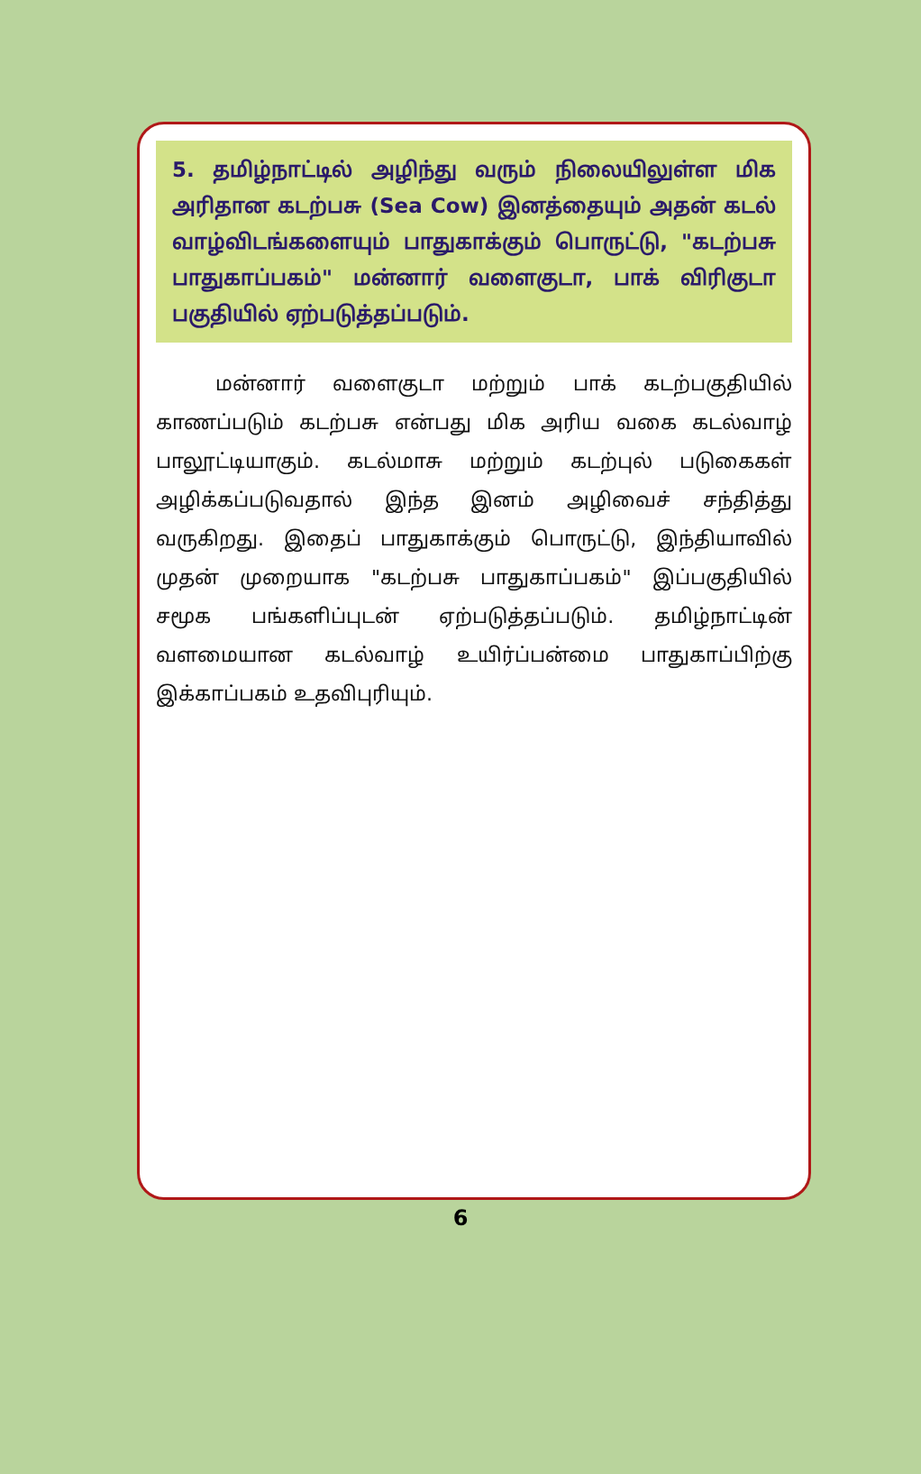5. தமிழ்நாட்டில் அழிந்து வரும் நிலையிலுள்ள மிக அரிதான கடற்பசு (Sea Cow) இனத்தையும் அதன் கடல் வாழ்விடங்களையும் பாதுகாக்கும் பொருட்டு, "கடற்பசு பாதுகாப்பகம்" மன்னார் வளைகுடா, பாக் விரிகுடா பகுதியில் ஏற்படுத்தப்படும்.
   மன்னார் வளைகுடா மற்றும் பாக் கடற்பகுதியில் காணப்படும் கடற்பசு என்பது மிக அரிய வகை கடல்வாழ் பாலூட்டியாகும். கடல்மாசு மற்றும் கடற்புல் படுகைகள் அழிக்கப்படுவதால் இந்த இனம் அழிவைச் சந்தித்து வருகிறது. இதைப் பாதுகாக்கும் பொருட்டு, இந்தியாவில் முதன் முறையாக "கடற்பசு பாதுகாப்பகம்" இப்பகுதியில் சமூக பங்களிப்புடன் ஏற்படுத்தப்படும். தமிழ்நாட்டின் வளமையான கடல்வாழ் உயிர்ப்பன்மை பாதுகாப்பிற்கு இக்காப்பகம் உதவிபுரியும்.
6